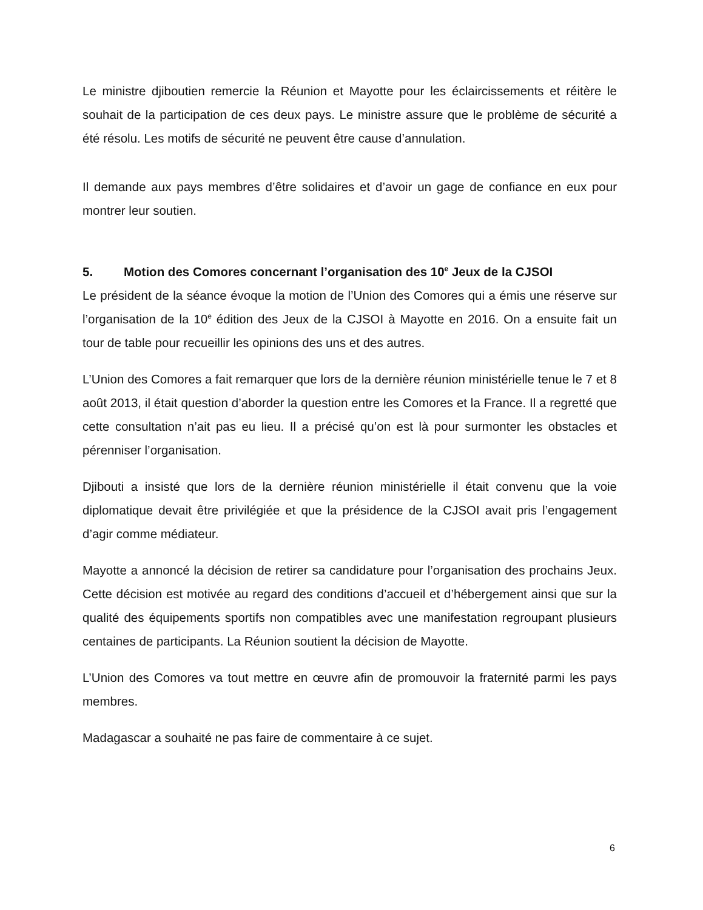Le ministre djiboutien remercie la Réunion et Mayotte pour les éclaircissements et réitère le souhait de la participation de ces deux pays. Le ministre assure que le problème de sécurité a été résolu. Les motifs de sécurité ne peuvent être cause d’annulation.
Il demande aux pays membres d’être solidaires et d’avoir un gage de confiance en eux pour montrer leur soutien.
5. Motion des Comores concernant l’organisation des 10<sup>e</sup> Jeux de la CJSOI
Le président de la séance évoque la motion de l’Union des Comores qui a émis une réserve sur l’organisation de la 10<sup>e</sup> édition des Jeux de la CJSOI à Mayotte en 2016. On a ensuite fait un tour de table pour recueillir les opinions des uns et des autres.
L’Union des Comores a fait remarquer que lors de la dernière réunion ministérielle tenue le 7 et 8 août 2013, il était question d’aborder la question entre les Comores et la France. Il a regretté que cette consultation n’ait pas eu lieu. Il a précisé qu’on est là pour surmonter les obstacles et pérenniser l’organisation.
Djibouti a insisté que lors de la dernière réunion ministérielle il était convenu que la voie diplomatique devait être privilégiée et que la présidence de la CJSOI avait pris l’engagement d’agir comme médiateur.
Mayotte a annoncé la décision de retirer sa candidature pour l’organisation des prochains Jeux. Cette décision est motivée au regard des conditions d’accueil et d’hébergement ainsi que sur la qualité des équipements sportifs non compatibles avec une manifestation regroupant plusieurs centaines de participants. La Réunion soutient la décision de Mayotte.
L’Union des Comores va tout mettre en œuvre afin de promouvoir la fraternité parmi les pays membres.
Madagascar a souhaité ne pas faire de commentaire à ce sujet.
6